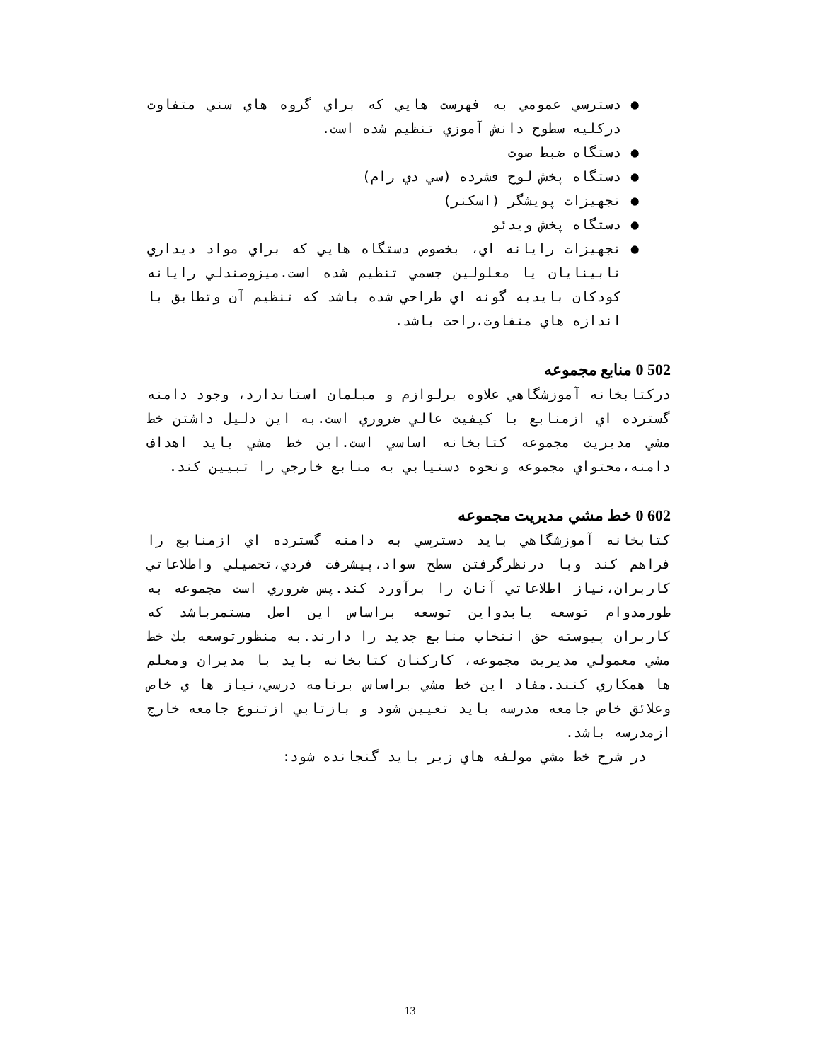● دسترسي عمومي به فهرست هايي كه براي گروه هاي سني متفاوت دركليه سطوح دانش آموزي تنظيم شده است.
● دستگاه ضبط صوت
● دستگاه پخش لوح فشرده (سي دي رام)
● تجهيزات پويشگر (اسكنر)
● دستگاه پخش ويدئو
● تجهيزات رايانه اي، بخصوص دستگاه هايي كه براي مواد ديداري نابينايان يا معلولين جسمي تنظيم شده است.ميزوصندلي رايانه كودكان بايدبه گونه اي طراحي شده باشد كه تنظيم آن وتطابق با اندازه هاي متفاوت،راحت باشد.
502 0 منابع مجموعه
دركتابخانه آموزشگاهي علاوه برلوازم و مبلمان استاندارد، وجود دامنه گسترده اي ازمنابع با كيفيت عالي ضروري است.به اين دليل داشتن خط مشي مديريت مجموعه كتابخانه اساسي است.اين خط مشي بايد اهداف دامنه،محتواي مجموعه ونحوه دستيابي به منابع خارجي را تبيين كند.
602 0 خط مشي مديريت مجموعه
كتابخانه آموزشگاهي بايد دسترسي به دامنه گسترده اي ازمنابع را فراهم كند وبا درنظرگرفتن سطح سواد،پيشرفت فردي،تحصيلي واطلاعاتي كاربران،نياز اطلاعاتي آنان را برآورد كند.پس ضروري است مجموعه به طورمدوام توسعه يابدواين توسعه براساس اين اصل مستمرباشد كه كاربران پيوسته حق انتخاب منابع جديد را دارند.به منظورتوسعه يك خط مشي معمولي مديريت مجموعه، كاركنان كتابخانه بايد با مديران ومعلم ها همكاري كنند.مفاد اين خط مشي براساس برنامه درسي،نياز ها ي خاص وعلائق خاص جامعه مدرسه بايد تعيين شود و بازتابي ازتنوع جامعه خارج ازمدرسه باشد.
در شرح خط مشي مولفه هاي زير بايد گنجانده شود:
13